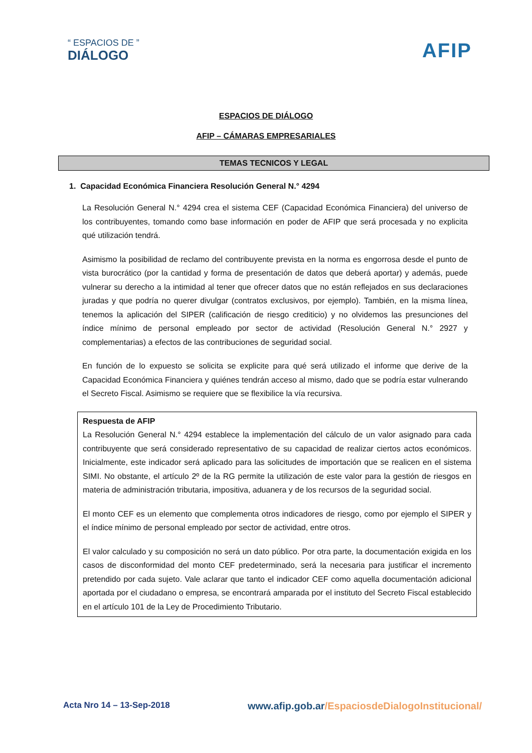“ ESPACIOS DE ”
DIÁLOGO
AFIP
ESPACIOS DE DIÁLOGO
AFIP – CÁMARAS EMPRESARIALES
TEMAS TECNICOS Y LEGAL
1. Capacidad Económica Financiera Resolución General N.° 4294
La Resolución General N.° 4294 crea el sistema CEF (Capacidad Económica Financiera) del universo de los contribuyentes, tomando como base información en poder de AFIP que será procesada y no explicita qué utilización tendrá.
Asimismo la posibilidad de reclamo del contribuyente prevista en la norma es engorrosa desde el punto de vista burocrático (por la cantidad y forma de presentación de datos que deberá aportar) y además, puede vulnerar su derecho a la intimidad al tener que ofrecer datos que no están reflejados en sus declaraciones juradas y que podría no querer divulgar (contratos exclusivos, por ejemplo). También, en la misma línea, tenemos la aplicación del SIPER (calificación de riesgo crediticio) y no olvidemos las presunciones del índice mínimo de personal empleado por sector de actividad (Resolución General N.° 2927 y complementarias) a efectos de las contribuciones de seguridad social.
En función de lo expuesto se solicita se explicite para qué será utilizado el informe que derive de la Capacidad Económica Financiera y quiénes tendrán acceso al mismo, dado que se podría estar vulnerando el Secreto Fiscal. Asimismo se requiere que se flexibilice la vía recursiva.
Respuesta de AFIP
La Resolución General N.° 4294 establece la implementación del cálculo de un valor asignado para cada contribuyente que será considerado representativo de su capacidad de realizar ciertos actos económicos. Inicialmente, este indicador será aplicado para las solicitudes de importación que se realicen en el sistema SIMI. No obstante, el artículo 2º de la RG permite la utilización de este valor para la gestión de riesgos en materia de administración tributaria, impositiva, aduanera y de los recursos de la seguridad social.
El monto CEF es un elemento que complementa otros indicadores de riesgo, como por ejemplo el SIPER y el índice mínimo de personal empleado por sector de actividad, entre otros.
El valor calculado y su composición no será un dato público. Por otra parte, la documentación exigida en los casos de disconformidad del monto CEF predeterminado, será la necesaria para justificar el incremento pretendido por cada sujeto. Vale aclarar que tanto el indicador CEF como aquella documentación adicional aportada por el ciudadano o empresa, se encontrará amparada por el instituto del Secreto Fiscal establecido en el artículo 101 de la Ley de Procedimiento Tributario.
Acta Nro 14 – 13-Sep-2018
www.afip.gob.ar/EspaciosdeDialogoInstitucional/